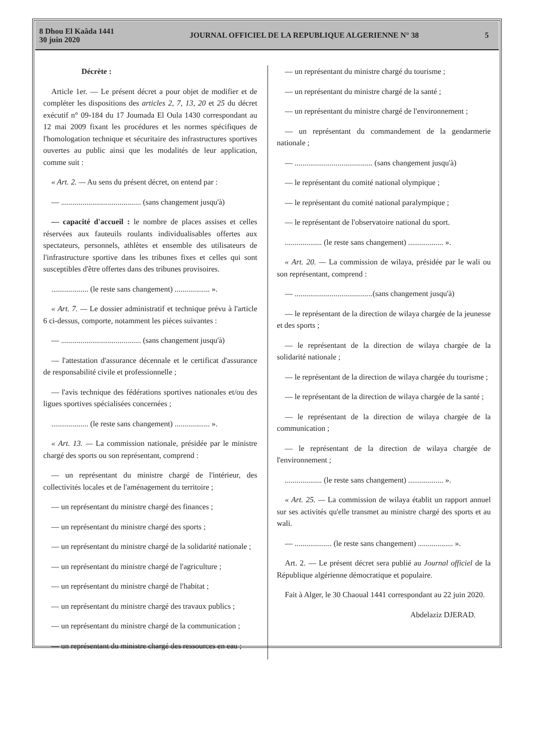8 Dhou El Kaâda 1441
30 juin 2020
JOURNAL OFFICIEL DE LA REPUBLIQUE ALGERIENNE N° 38
5
Décrète :
Article 1er. — Le présent décret a pour objet de modifier et de compléter les dispositions des articles 2, 7, 13, 20 et 25 du décret exécutif n° 09-184 du 17 Joumada El Oula 1430 correspondant au 12 mai 2009 fixant les procédures et les normes spécifiques de l'homologation technique et sécuritaire des infrastructures sportives ouvertes au public ainsi que les modalités de leur application, comme suit :
« Art. 2. — Au sens du présent décret, on entend par :
— ......................................... (sans changement jusqu'à)
— capacité d'accueil : le nombre de places assises et celles réservées aux fauteuils roulants individualisables offertes aux spectateurs, personnels, athlètes et ensemble des utilisateurs de l'infrastructure sportive dans les tribunes fixes et celles qui sont susceptibles d'être offertes dans des tribunes provisoires.
................... (le reste sans changement) .................. ».
« Art. 7. — Le dossier administratif et technique prévu à l'article 6 ci-dessus, comporte, notamment les pièces suivantes :
— ......................................... (sans changement jusqu'à)
— l'attestation d'assurance décennale et le certificat d'assurance de responsabilité civile et professionnelle ;
— l'avis technique des fédérations sportives nationales et/ou des ligues sportives spécialisées concernées ;
................... (le reste sans changement) .................. ».
« Art. 13. — La commission nationale, présidée par le ministre chargé des sports ou son représentant, comprend :
— un représentant du ministre chargé de l'intérieur, des collectivités locales et de l'aménagement du territoire ;
— un représentant du ministre chargé des finances ;
— un représentant du ministre chargé des sports ;
— un représentant du ministre chargé de la solidarité nationale ;
— un représentant du ministre chargé de l'agriculture ;
— un représentant du ministre chargé de l'habitat ;
— un représentant du ministre chargé des travaux publics ;
— un représentant du ministre chargé de la communication ;
— un représentant du ministre chargé des ressources en eau ;
— un représentant du ministre chargé du tourisme ;
— un représentant du ministre chargé de la santé ;
— un représentant du ministre chargé de l'environnement ;
— un représentant du commandement de la gendarmerie nationale ;
— ........................................ (sans changement jusqu'à)
— le représentant du comité national olympique ;
— le représentant du comité national paralympique ;
— le représentant de l'observatoire national du sport.
................... (le reste sans changement) .................. ».
« Art. 20. — La commission de wilaya, présidée par le wali ou son représentant, comprend :
— ........................................(sans changement jusqu'à)
— le représentant de la direction de wilaya chargée de la jeunesse et des sports ;
— le représentant de la direction de wilaya chargée de la solidarité nationale ;
— le représentant de la direction de wilaya chargée du tourisme ;
— le représentant de la direction de wilaya chargée de la santé ;
— le représentant de la direction de wilaya chargée de la communication ;
— le représentant de la direction de wilaya chargée de l'environnement ;
................... (le reste sans changement) .................. ».
« Art. 25. — La commission de wilaya établit un rapport annuel sur ses activités qu'elle transmet au ministre chargé des sports et au wali.
— ................... (le reste sans changement) .................. ».
Art. 2. — Le présent décret sera publié au Journal officiel de la République algérienne démocratique et populaire.
Fait à Alger, le 30 Chaoual 1441 correspondant au 22 juin 2020.
Abdelaziz DJERAD.